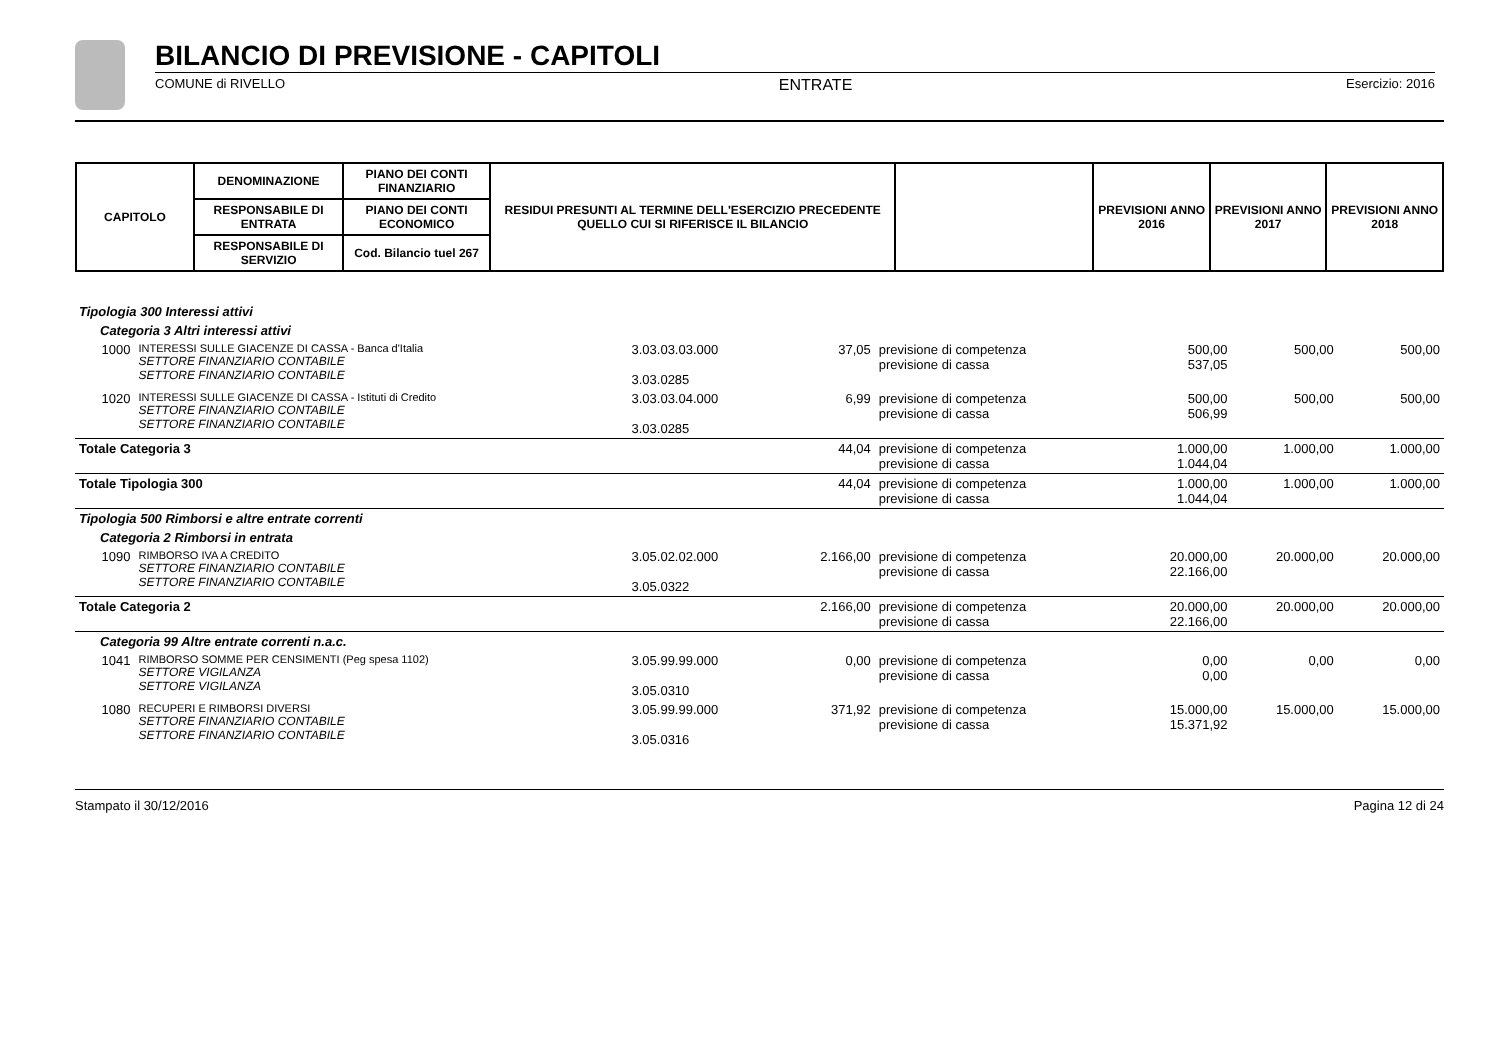BILANCIO DI PREVISIONE - CAPITOLI
COMUNE di RIVELLO ENTRATE Esercizio: 2016
| CAPITOLO | DENOMINAZIONE | PIANO DEI CONTI FINANZIARIO | RESIDUI PRESUNTI AL TERMINE DELL'ESERCIZIO PRECEDENTE QUELLO CUI SI RIFERISCE IL BILANCIO | | PREVISIONI ANNO 2016 | PREVISIONI ANNO 2017 | PREVISIONI ANNO 2018 |
| --- | --- | --- | --- | --- | --- | --- | --- |
| | RESPONSABILE DI ENTRATA | PIANO DEI CONTI ECONOMICO | | | | | |
| | RESPONSABILE DI SERVIZIO | Cod. Bilancio tuel 267 | | | | | |
| Tipologia 300 Interessi attivi | | | | | | | |
| Categoria 3 Altri interessi attivi | | | | | | | |
| 1000 | INTERESSI SULLE GIACENZE DI CASSA - Banca d'Italia SETTORE FINANZIARIO CONTABILE SETTORE FINANZIARIO CONTABILE | 3.03.03.03.000 3.03.0285 | 37,05 | previsione di competenza previsione di cassa | 500,00 537,05 | 500,00 | 500,00 |
| 1020 | INTERESSI SULLE GIACENZE DI CASSA - Istituti di Credito SETTORE FINANZIARIO CONTABILE SETTORE FINANZIARIO CONTABILE | 3.03.03.04.000 3.03.0285 | 6,99 | previsione di competenza previsione di cassa | 500,00 506,99 | 500,00 | 500,00 |
| Totale Categoria 3 | | | 44,04 | previsione di competenza previsione di cassa | 1.000,00 1.044,04 | 1.000,00 | 1.000,00 |
| Totale Tipologia 300 | | | 44,04 | previsione di competenza previsione di cassa | 1.000,00 1.044,04 | 1.000,00 | 1.000,00 |
| Tipologia 500 Rimborsi e altre entrate correnti | | | | | | | |
| Categoria 2 Rimborsi in entrata | | | | | | | |
| 1090 | RIMBORSO IVA A CREDITO SETTORE FINANZIARIO CONTABILE SETTORE FINANZIARIO CONTABILE | 3.05.02.02.000 3.05.0322 | 2.166,00 | previsione di competenza previsione di cassa | 20.000,00 22.166,00 | 20.000,00 | 20.000,00 |
| Totale Categoria 2 | | | 2.166,00 | previsione di competenza previsione di cassa | 20.000,00 22.166,00 | 20.000,00 | 20.000,00 |
| Categoria 99 Altre entrate correnti n.a.c. | | | | | | | |
| 1041 | RIMBORSO SOMME PER CENSIMENTI (Peg spesa 1102) SETTORE VIGILANZA SETTORE VIGILANZA | 3.05.99.99.000 3.05.0310 | 0,00 | previsione di competenza previsione di cassa | 0,00 0,00 | 0,00 | 0,00 |
| 1080 | RECUPERI E RIMBORSI DIVERSI SETTORE FINANZIARIO CONTABILE SETTORE FINANZIARIO CONTABILE | 3.05.99.99.000 3.05.0316 | 371,92 | previsione di competenza previsione di cassa | 15.000,00 15.371,92 | 15.000,00 | 15.000,00 |
Stampato il 30/12/2016 Pagina 12 di 24